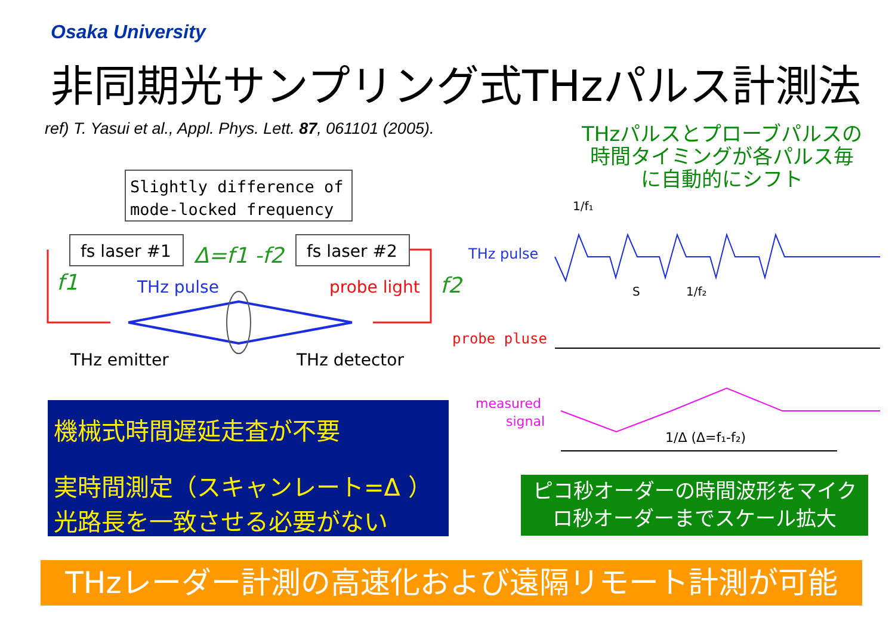Osaka University
非同期光サンプリング式THzパルス計測法
ref) T. Yasui et al., Appl. Phys. Lett. 87, 061101 (2005).
THzパルスとプローブパルスの
時間タイミングが各パルス毎
に自動的にシフト
Slightly difference of
mode-locked frequency
fs laser #1
fs laser #2
Δ=f1 -f2
f1
f2
THz pulse
probe light
THz emitter
THz detector
THz pulse
probe pluse
measured
signal
1/f₁
S
1/f₂
1/Δ (Δ=f₁-f₂)
機械式時間遅延走査が不要
実時間測定（スキャンレート=Δ ）
光路長を一致させる必要がない
ピコ秒オーダーの時間波形をマイク
ロ秒オーダーまでスケール拡大
THzレーダー計測の高速化および遠隔リモート計測が可能